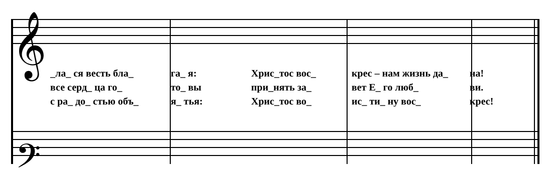𝄞
𝄢
_ла_ ся весть бла_ га_ я: Хрис_тос вос_ крес – нам жизнь да_ на!
все серд_ ца го_ то_ вы при_нять за_ вет Е_ го люб_ ви.
с ра_ до_ стью объ_ я_ тья: Хрис_тос во_ ис_ ти_ ну вос_ крес!